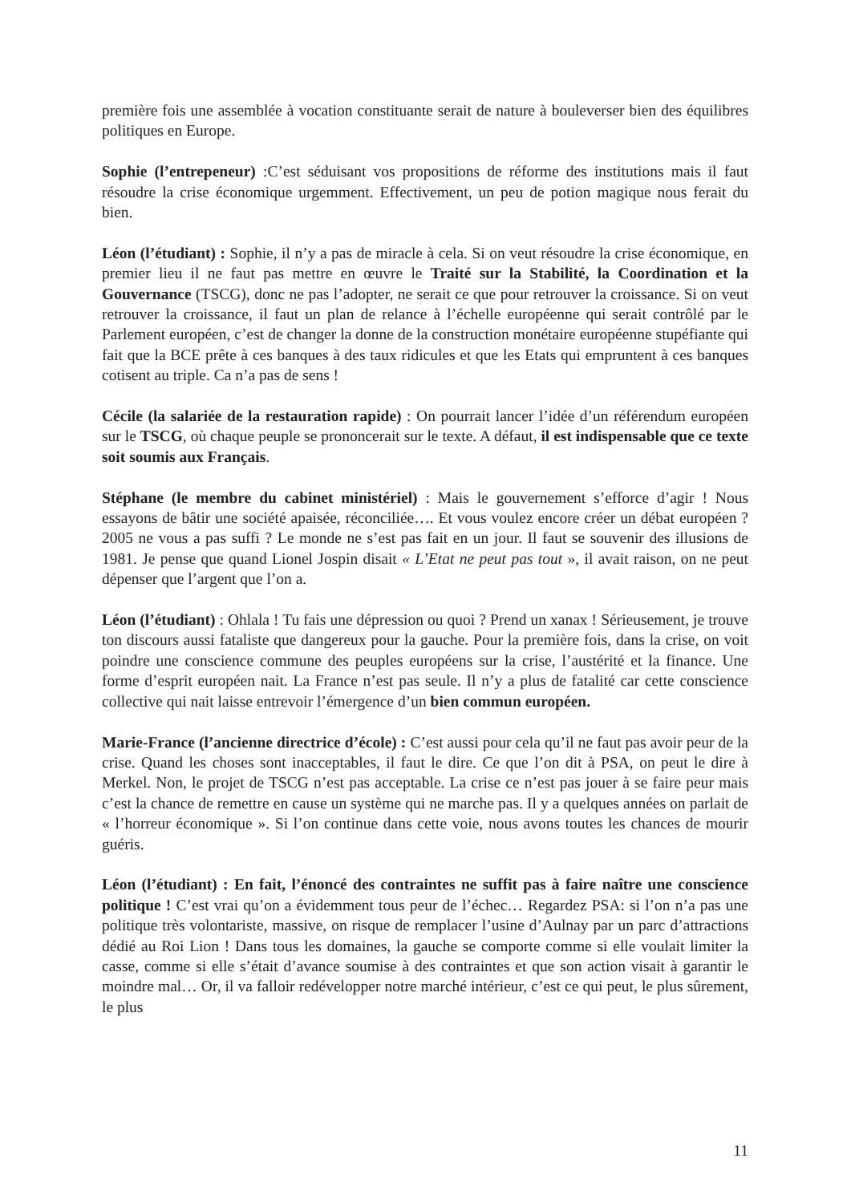première fois une assemblée à vocation constituante serait de nature à bouleverser bien des équilibres politiques en Europe.
Sophie (l’entrepeneur) :C’est séduisant vos propositions de réforme des institutions mais il faut résoudre la crise économique urgemment. Effectivement, un peu de potion magique nous ferait du bien.
Léon (l’étudiant) : Sophie, il n’y a pas de miracle à cela. Si on veut résoudre la crise économique, en premier lieu il ne faut pas mettre en œuvre le Traité sur la Stabilité, la Coordination et la Gouvernance (TSCG), donc ne pas l’adopter, ne serait ce que pour retrouver la croissance. Si on veut retrouver la croissance, il faut un plan de relance à l’échelle européenne qui serait contrôlé par le Parlement européen, c’est de changer la donne de la construction monétaire européenne stupéfiante qui fait que la BCE prête à ces banques à des taux ridicules et que les Etats qui empruntent à ces banques cotisent au triple. Ca n’a pas de sens !
Cécile (la salariée de la restauration rapide) : On pourrait lancer l’idée d’un référendum européen sur le TSCG, où chaque peuple se prononcerait sur le texte. A défaut, il est indispensable que ce texte soit soumis aux Français.
Stéphane (le membre du cabinet ministériel) : Mais le gouvernement s’efforce d’agir ! Nous essayons de bâtir une société apaisée, réconciliée…. Et vous voulez encore créer un débat européen ? 2005 ne vous a pas suffi ? Le monde ne s’est pas fait en un jour. Il faut se souvenir des illusions de 1981. Je pense que quand Lionel Jospin disait « L’Etat ne peut pas tout », il avait raison, on ne peut dépenser que l’argent que l’on a.
Léon (l’étudiant) : Ohlala ! Tu fais une dépression ou quoi ? Prend un xanax ! Sérieusement, je trouve ton discours aussi fataliste que dangereux pour la gauche. Pour la première fois, dans la crise, on voit poindre une conscience commune des peuples européens sur la crise, l’austérité et la finance. Une forme d’esprit européen nait. La France n’est pas seule. Il n’y a plus de fatalité car cette conscience collective qui nait laisse entrevoir l’émergence d’un bien commun européen.
Marie-France (l’ancienne directrice d’école) : C’est aussi pour cela qu’il ne faut pas avoir peur de la crise. Quand les choses sont inacceptables, il faut le dire. Ce que l’on dit à PSA, on peut le dire à Merkel. Non, le projet de TSCG n’est pas acceptable. La crise ce n’est pas jouer à se faire peur mais c’est la chance de remettre en cause un système qui ne marche pas. Il y a quelques années on parlait de « l’horreur économique ». Si l’on continue dans cette voie, nous avons toutes les chances de mourir guéris.
Léon (l’étudiant) : En fait, l’énoncé des contraintes ne suffit pas à faire naître une conscience politique ! C’est vrai qu’on a évidemment tous peur de l’échec… Regardez PSA: si l’on n’a pas une politique très volontariste, massive, on risque de remplacer l’usine d’Aulnay par un parc d’attractions dédié au Roi Lion ! Dans tous les domaines, la gauche se comporte comme si elle voulait limiter la casse, comme si elle s’était d’avance soumise à des contraintes et que son action visait à garantir le moindre mal… Or, il va falloir redévelopper notre marché intérieur, c’est ce qui peut, le plus sûrement, le plus
11